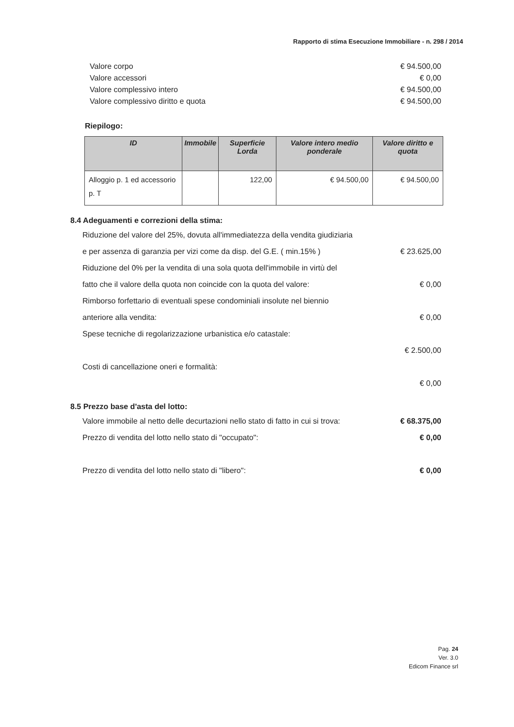Rapporto di stima Esecuzione Immobiliare - n. 298 / 2014
Valore corpo € 94.500,00
Valore accessori € 0,00
Valore complessivo intero € 94.500,00
Valore complessivo diritto e quota € 94.500,00
Riepilogo:
| ID | Immobile | Superficie Lorda | Valore intero medio ponderale | Valore diritto e quota |
| --- | --- | --- | --- | --- |
| Alloggio p. 1 ed accessorio p. T | | 122,00 | € 94.500,00 | € 94.500,00 |
8.4 Adeguamenti e correzioni della stima:
Riduzione del valore del 25%, dovuta all'immediatezza della vendita giudiziaria e per assenza di garanzia per vizi come da disp. del G.E. ( min.15% ) € 23.625,00
Riduzione del 0% per la vendita di una sola quota dell'immobile in virtù del fatto che il valore della quota non coincide con la quota del valore: € 0,00
Rimborso forfettario di eventuali spese condominiali insolute nel biennio anteriore alla vendita: € 0,00
Spese tecniche di regolarizzazione urbanistica e/o catastale:
€ 2.500,00
Costi di cancellazione oneri e formalità:
€ 0,00
8.5 Prezzo base d'asta del lotto:
Valore immobile al netto delle decurtazioni nello stato di fatto in cui si trova: € 68.375,00
Prezzo di vendita del lotto nello stato di "occupato":
€ 0,00
Prezzo di vendita del lotto nello stato di "libero": € 0,00
Pag. 24
Ver. 3.0
Edicom Finance srl